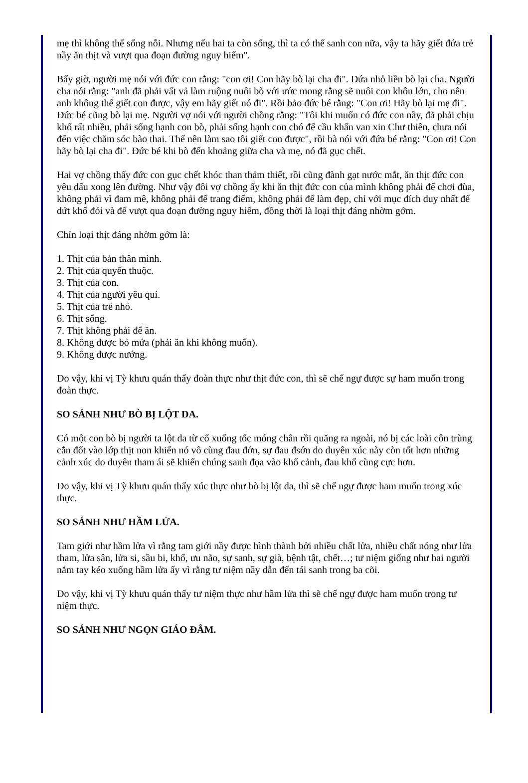mẹ thì không thể sống nỗi. Nhưng nếu hai ta còn sống, thì ta có thể sanh con nữa, vậy ta hãy giết đứa trẻ nầy ăn thịt và vượt qua đoạn đường nguy hiểm".
Bấy giờ, người mẹ nói với đức con rằng: "con ơi! Con hãy bò lại cha đi". Đứa nhỏ liền bò lại cha. Người cha nói rằng: "anh đã phải vất vả làm ruộng nuôi bò với ước mong rằng sẽ nuôi con khôn lớn, cho nên anh không thể giết con được, vậy em hãy giết nó đi". Rồi bảo đức bé rằng: "Con ơi! Hãy bò lại mẹ đi". Đức bé cũng bò lại mẹ. Người vợ nói với người chồng rằng: "Tôi khi muốn có đức con nầy, đã phải chịu khổ rất nhiều, phải sống hạnh con bò, phải sống hạnh con chó để cầu khẩn van xin Chư thiên, chưa nói đến việc chăm sóc bào thai. Thế nên làm sao tôi giết con được", rồi bà nói với đứa bé rằng: "Con ơi! Con hãy bò lại cha đi". Đức bé khi bò đến khoảng giữa cha và mẹ, nó đã gục chết.
Hai vợ chồng thấy đức con gục chết khóc than thảm thiết, rồi cũng đành gạt nước mắt, ăn thịt đức con yêu dấu xong lên đường. Như vậy đôi vợ chồng ấy khi ăn thịt đức con của mình không phải để chơi đùa, không phải vì đam mê, không phải để trang điểm, không phải để làm đẹp, chỉ với mục đích duy nhất để dứt khổ đói và để vượt qua đoạn đường nguy hiểm, đồng thời là loại thịt đáng nhờm gớm.
Chín loại thịt đáng nhờm gớm là:
1. Thịt của bản thân mình.
2. Thịt của quyến thuộc.
3. Thịt của con.
4. Thịt của người yêu quí.
5. Thịt của trẻ nhỏ.
6. Thịt sống.
7. Thịt không phải để ăn.
8. Không được bỏ mứa (phải ăn khi không muốn).
9. Không được nướng.
Do vậy, khi vị Tỳ khưu quán thấy đoàn thực như thịt đức con, thì sẽ chế ngự được sự ham muốn trong đoàn thực.
SO SÁNH NHƯ BÒ BỊ LỘT DA.
Có một con bò bị người ta lột da từ cổ xuống tốc móng chân rồi quăng ra ngoài, nó bị các loài côn trùng cắn đốt vào lớp thịt non khiến nó vô cùng đau đớn, sự đau đsớn do duyên xúc này còn tốt hơn những cảnh xúc do duyên tham ái sẽ khiến chúng sanh đọa vào khổ cảnh, đau khổ cùng cực hơn.
Do vậy, khi vị Tỳ khưu quán thấy xúc thực như bò bị lột da, thì sẽ chế ngự được ham muốn trong xúc thực.
SO SÁNH NHƯ HẦM LỬA.
Tam giới như hầm lửa vì rằng tam giới nầy được hình thành bởi nhiều chất lửa, nhiều chất nóng như lửa tham, lửa sân, lửa si, sầu bi, khổ, ưu não, sự sanh, sự già, bệnh tật, chết…; tư niệm giống như hai người nắm tay kéo xuống hầm lửa ấy vì rằng tư niệm nầy dẫn đến tái sanh trong ba cõi.
Do vậy, khi vị Tỳ khưu quán thấy tư niệm thực như hầm lửa thì sẽ chế ngự được ham muốn trong tư niệm thực.
SO SÁNH NHƯ NGỌN GIÁO ĐÂM.